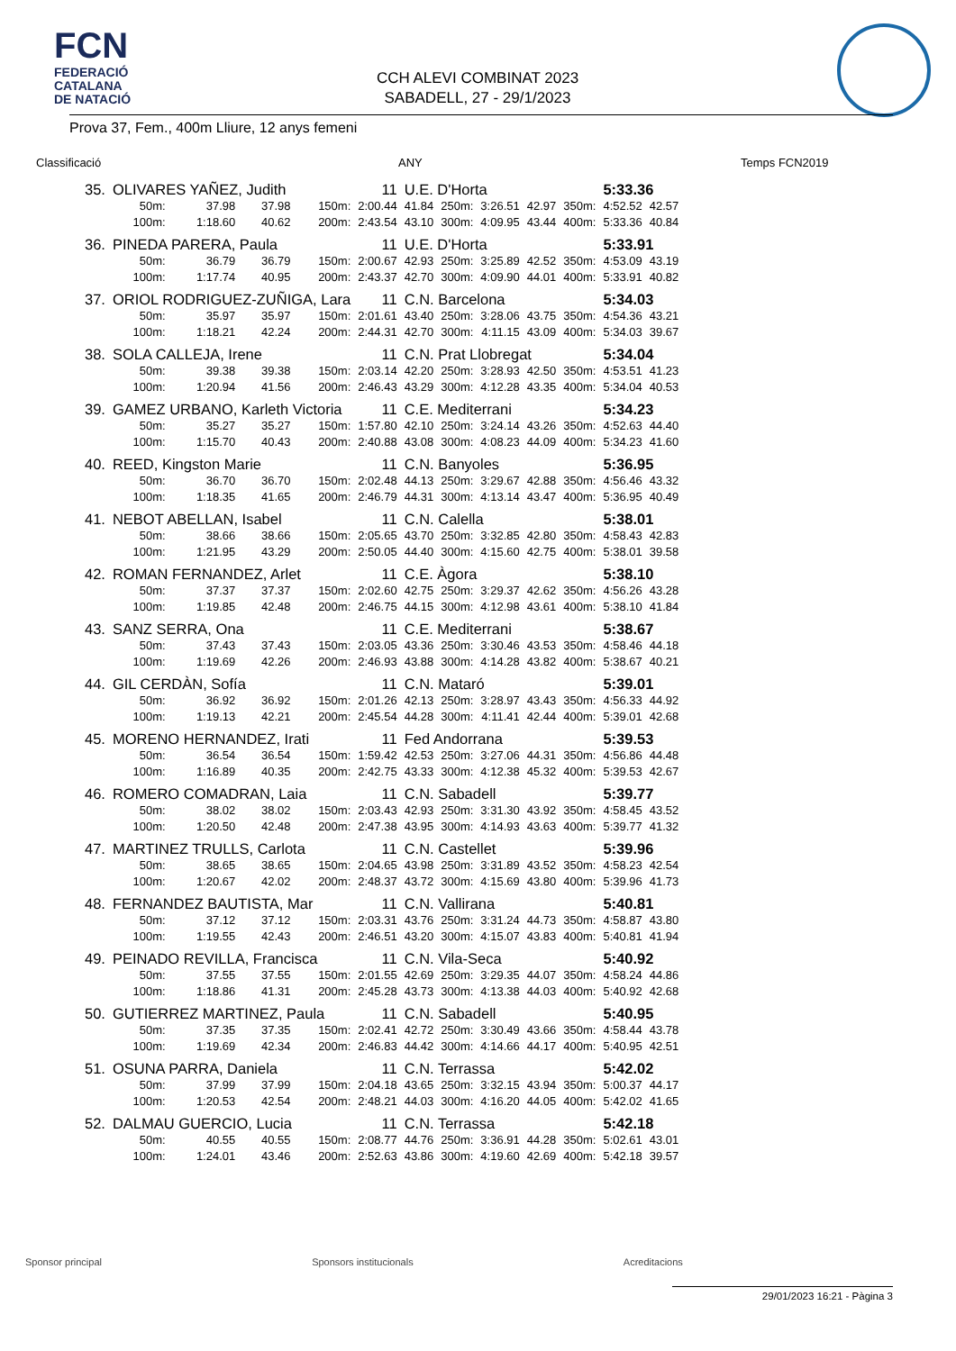FCN
FEDERACIÓ
CATALANA
DE NATACIÓ
CCH ALEVI COMBINAT 2023
SABADELL, 27 - 29/1/2023
Prova 37, Fem., 400m Lliure, 12 anys femeni
Classificació ANY Temps FCN2019
| 35. | OLIVARES YAÑEZ, Judith | | | | 11 | U.E. D'Horta | | | | | 5:33.36 | |
| | 50m: | 37.98 | 37.98 | 150m: | 2:00.44 | 41.84 | 250m: | 3:26.51 | 42.97 | 350m: | 4:52.52 | 42.57 |
| | 100m: | 1:18.60 | 40.62 | 200m: | 2:43.54 | 43.10 | 300m: | 4:09.95 | 43.44 | 400m: | 5:33.36 | 40.84 |
| 36. | PINEDA PARERA, Paula | | | | 11 | U.E. D'Horta | | | | | 5:33.91 | |
| | 50m: | 36.79 | 36.79 | 150m: | 2:00.67 | 42.93 | 250m: | 3:25.89 | 42.52 | 350m: | 4:53.09 | 43.19 |
| | 100m: | 1:17.74 | 40.95 | 200m: | 2:43.37 | 42.70 | 300m: | 4:09.90 | 44.01 | 400m: | 5:33.91 | 40.82 |
| 37. | ORIOL RODRIGUEZ-ZUÑIGA, Lara | | | | 11 | C.N. Barcelona | | | | | 5:34.03 | |
| | 50m: | 35.97 | 35.97 | 150m: | 2:01.61 | 43.40 | 250m: | 3:28.06 | 43.75 | 350m: | 4:54.36 | 43.21 |
| | 100m: | 1:18.21 | 42.24 | 200m: | 2:44.31 | 42.70 | 300m: | 4:11.15 | 43.09 | 400m: | 5:34.03 | 39.67 |
| 38. | SOLA CALLEJA, Irene | | | | 11 | C.N. Prat Llobregat | | | | | 5:34.04 | |
| | 50m: | 39.38 | 39.38 | 150m: | 2:03.14 | 42.20 | 250m: | 3:28.93 | 42.50 | 350m: | 4:53.51 | 41.23 |
| | 100m: | 1:20.94 | 41.56 | 200m: | 2:46.43 | 43.29 | 300m: | 4:12.28 | 43.35 | 400m: | 5:34.04 | 40.53 |
| 39. | GAMEZ URBANO, Karleth Victoria | | | | 11 | C.E. Mediterrani | | | | | 5:34.23 | |
| | 50m: | 35.27 | 35.27 | 150m: | 1:57.80 | 42.10 | 250m: | 3:24.14 | 43.26 | 350m: | 4:52.63 | 44.40 |
| | 100m: | 1:15.70 | 40.43 | 200m: | 2:40.88 | 43.08 | 300m: | 4:08.23 | 44.09 | 400m: | 5:34.23 | 41.60 |
| 40. | REED, Kingston Marie | | | | 11 | C.N. Banyoles | | | | | 5:36.95 | |
| | 50m: | 36.70 | 36.70 | 150m: | 2:02.48 | 44.13 | 250m: | 3:29.67 | 42.88 | 350m: | 4:56.46 | 43.32 |
| | 100m: | 1:18.35 | 41.65 | 200m: | 2:46.79 | 44.31 | 300m: | 4:13.14 | 43.47 | 400m: | 5:36.95 | 40.49 |
| 41. | NEBOT ABELLAN, Isabel | | | | 11 | C.N. Calella | | | | | 5:38.01 | |
| | 50m: | 38.66 | 38.66 | 150m: | 2:05.65 | 43.70 | 250m: | 3:32.85 | 42.80 | 350m: | 4:58.43 | 42.83 |
| | 100m: | 1:21.95 | 43.29 | 200m: | 2:50.05 | 44.40 | 300m: | 4:15.60 | 42.75 | 400m: | 5:38.01 | 39.58 |
| 42. | ROMAN FERNANDEZ, Arlet | | | | 11 | C.E. Àgora | | | | | 5:38.10 | |
| | 50m: | 37.37 | 37.37 | 150m: | 2:02.60 | 42.75 | 250m: | 3:29.37 | 42.62 | 350m: | 4:56.26 | 43.28 |
| | 100m: | 1:19.85 | 42.48 | 200m: | 2:46.75 | 44.15 | 300m: | 4:12.98 | 43.61 | 400m: | 5:38.10 | 41.84 |
| 43. | SANZ SERRA, Ona | | | | 11 | C.E. Mediterrani | | | | | 5:38.67 | |
| | 50m: | 37.43 | 37.43 | 150m: | 2:03.05 | 43.36 | 250m: | 3:30.46 | 43.53 | 350m: | 4:58.46 | 44.18 |
| | 100m: | 1:19.69 | 42.26 | 200m: | 2:46.93 | 43.88 | 300m: | 4:14.28 | 43.82 | 400m: | 5:38.67 | 40.21 |
| 44. | GIL CERDÀN, Sofía | | | | 11 | C.N. Mataró | | | | | 5:39.01 | |
| | 50m: | 36.92 | 36.92 | 150m: | 2:01.26 | 42.13 | 250m: | 3:28.97 | 43.43 | 350m: | 4:56.33 | 44.92 |
| | 100m: | 1:19.13 | 42.21 | 200m: | 2:45.54 | 44.28 | 300m: | 4:11.41 | 42.44 | 400m: | 5:39.01 | 42.68 |
| 45. | MORENO HERNANDEZ, Irati | | | | 11 | Fed Andorrana | | | | | 5:39.53 | |
| | 50m: | 36.54 | 36.54 | 150m: | 1:59.42 | 42.53 | 250m: | 3:27.06 | 44.31 | 350m: | 4:56.86 | 44.48 |
| | 100m: | 1:16.89 | 40.35 | 200m: | 2:42.75 | 43.33 | 300m: | 4:12.38 | 45.32 | 400m: | 5:39.53 | 42.67 |
| 46. | ROMERO COMADRAN, Laia | | | | 11 | C.N. Sabadell | | | | | 5:39.77 | |
| | 50m: | 38.02 | 38.02 | 150m: | 2:03.43 | 42.93 | 250m: | 3:31.30 | 43.92 | 350m: | 4:58.45 | 43.52 |
| | 100m: | 1:20.50 | 42.48 | 200m: | 2:47.38 | 43.95 | 300m: | 4:14.93 | 43.63 | 400m: | 5:39.77 | 41.32 |
| 47. | MARTINEZ TRULLS, Carlota | | | | 11 | C.N. Castellet | | | | | 5:39.96 | |
| | 50m: | 38.65 | 38.65 | 150m: | 2:04.65 | 43.98 | 250m: | 3:31.89 | 43.52 | 350m: | 4:58.23 | 42.54 |
| | 100m: | 1:20.67 | 42.02 | 200m: | 2:48.37 | 43.72 | 300m: | 4:15.69 | 43.80 | 400m: | 5:39.96 | 41.73 |
| 48. | FERNANDEZ BAUTISTA, Mar | | | | 11 | C.N. Vallirana | | | | | 5:40.81 | |
| | 50m: | 37.12 | 37.12 | 150m: | 2:03.31 | 43.76 | 250m: | 3:31.24 | 44.73 | 350m: | 4:58.87 | 43.80 |
| | 100m: | 1:19.55 | 42.43 | 200m: | 2:46.51 | 43.20 | 300m: | 4:15.07 | 43.83 | 400m: | 5:40.81 | 41.94 |
| 49. | PEINADO REVILLA, Francisca | | | | 11 | C.N. Vila-Seca | | | | | 5:40.92 | |
| | 50m: | 37.55 | 37.55 | 150m: | 2:01.55 | 42.69 | 250m: | 3:29.35 | 44.07 | 350m: | 4:58.24 | 44.86 |
| | 100m: | 1:18.86 | 41.31 | 200m: | 2:45.28 | 43.73 | 300m: | 4:13.38 | 44.03 | 400m: | 5:40.92 | 42.68 |
| 50. | GUTIERREZ MARTINEZ, Paula | | | | 11 | C.N. Sabadell | | | | | 5:40.95 | |
| | 50m: | 37.35 | 37.35 | 150m: | 2:02.41 | 42.72 | 250m: | 3:30.49 | 43.66 | 350m: | 4:58.44 | 43.78 |
| | 100m: | 1:19.69 | 42.34 | 200m: | 2:46.83 | 44.42 | 300m: | 4:14.66 | 44.17 | 400m: | 5:40.95 | 42.51 |
| 51. | OSUNA PARRA, Daniela | | | | 11 | C.N. Terrassa | | | | | 5:42.02 | |
| | 50m: | 37.99 | 37.99 | 150m: | 2:04.18 | 43.65 | 250m: | 3:32.15 | 43.94 | 350m: | 5:00.37 | 44.17 |
| | 100m: | 1:20.53 | 42.54 | 200m: | 2:48.21 | 44.03 | 300m: | 4:16.20 | 44.05 | 400m: | 5:42.02 | 41.65 |
| 52. | DALMAU GUERCIO, Lucia | | | | 11 | C.N. Terrassa | | | | | 5:42.18 | |
| | 50m: | 40.55 | 40.55 | 150m: | 2:08.77 | 44.76 | 250m: | 3:36.91 | 44.28 | 350m: | 5:02.61 | 43.01 |
| | 100m: | 1:24.01 | 43.46 | 200m: | 2:52.63 | 43.86 | 300m: | 4:19.60 | 42.69 | 400m: | 5:42.18 | 39.57 |
Sponsor principal Sponsors institucionals Acreditacions
29/01/2023 16:21 - Pàgina 3